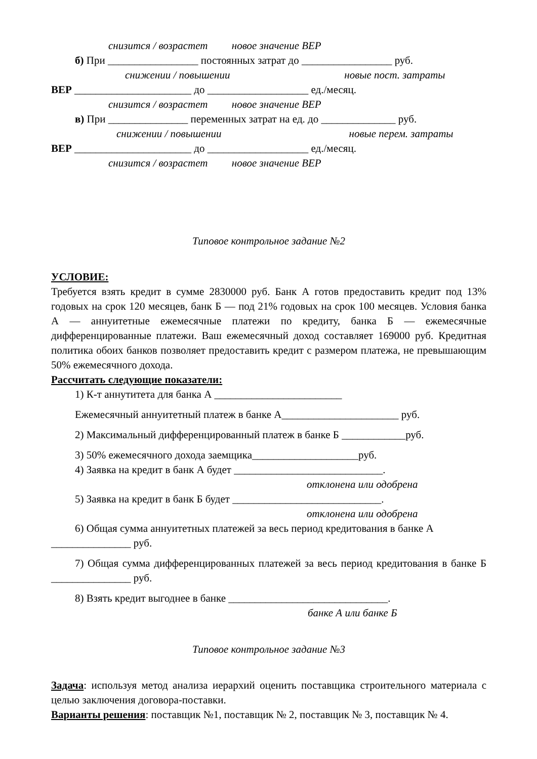снизится / возрастет новое значение ВЕР
б) При _________________ постоянных затрат до _________________ руб.
снижении / повышении новые пост. затраты
ВЕР ______________________ до ___________________ ед./месяц.
снизится / возрастет новое значение ВЕР
в) При _______________ переменных затрат на ед. до ______________ руб.
снижении / повышении новые перем. затраты
ВЕР ______________________ до ___________________ ед./месяц.
снизится / возрастет новое значение ВЕР
Типовое контрольное задание №2
УСЛОВИЕ:
Требуется взять кредит в сумме 2830000 руб. Банк А готов предоставить кредит под 13% годовых на срок 120 месяцев, банк Б — под 21% годовых на срок 100 месяцев. Условия банка А — аннуитетные ежемесячные платежи по кредиту, банка Б — ежемесячные дифференцированные платежи. Ваш ежемесячный доход составляет 169000 руб. Кредитная политика обоих банков позволяет предоставить кредит с размером платежа, не превышающим 50% ежемесячного дохода.
Рассчитать следующие показатели:
1) К-т аннутитета для банка А ________________________
Ежемесячный аннуитетный платеж в банке А______________________ руб.
2) Максимальный дифференцированный платеж в банке Б ____________руб.
3) 50% ежемесячного дохода заемщика____________________руб.
4) Заявка на кредит в банк А будет ____________________________.
отклонена или одобрена
5) Заявка на кредит в банк Б будет ____________________________.
отклонена или одобрена
6) Общая сумма аннуитетных платежей за весь период кредитования в банке А
_______________ руб.
7) Общая сумма дифференцированных платежей за весь период кредитования в банке Б _______________ руб.
8) Взять кредит выгоднее в банке ______________________________.
банке А или банке Б
Типовое контрольное задание №3
Задача: используя метод анализа иерархий оценить поставщика строительного материала с целью заключения договора-поставки.
Варианты решения: поставщик №1, поставщик № 2, поставщик № 3, поставщик № 4.